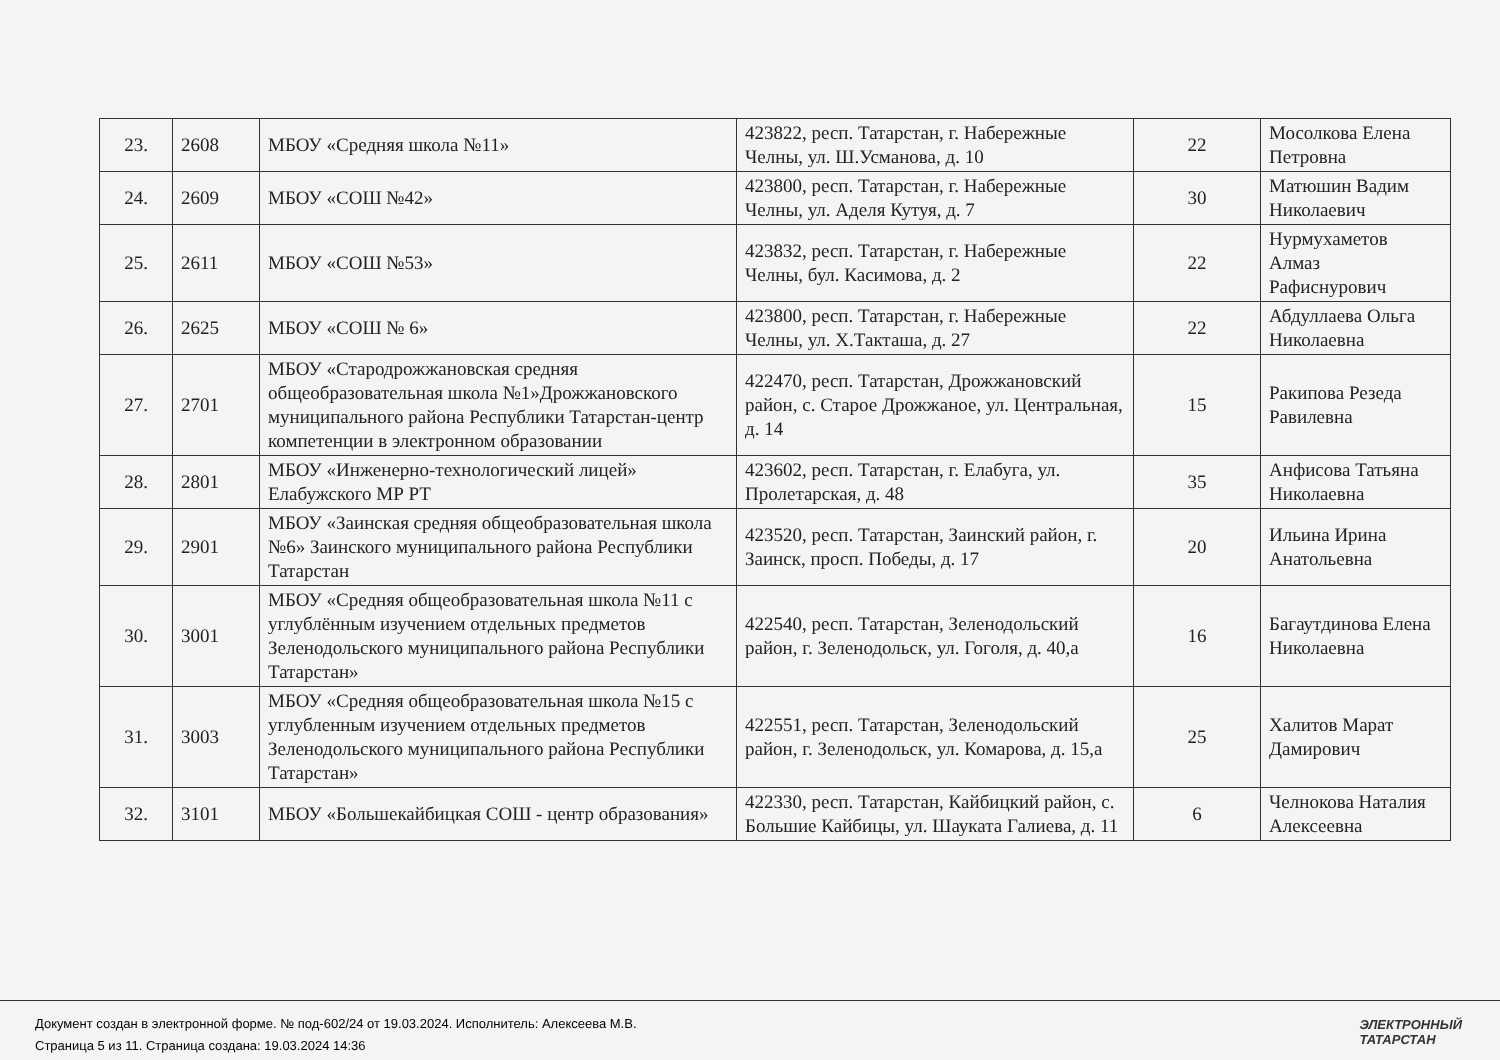| 23. | 2608 | МБОУ «Средняя школа №11» | 423822, респ. Татарстан, г. Набережные Челны, ул. Ш.Усманова, д. 10 | 22 | Мосолкова Елена Петровна |
| 24. | 2609 | МБОУ «СОШ №42» | 423800, респ. Татарстан, г. Набережные Челны, ул. Аделя Кутуя, д. 7 | 30 | Матюшин Вадим Николаевич |
| 25. | 2611 | МБОУ «СОШ №53» | 423832, респ. Татарстан, г. Набережные Челны, бул. Касимова, д. 2 | 22 | Нурмухаметов Алмаз Рафиснурович |
| 26. | 2625 | МБОУ «СОШ № 6» | 423800, респ. Татарстан, г. Набережные Челны, ул. Х.Такташа, д. 27 | 22 | Абдуллаева Ольга Николаевна |
| 27. | 2701 | МБОУ «Стародрожжановская средняя общеобразовательная школа №1»Дрожжановского муниципального района Республики Татарстан-центр компетенции в электронном образовании | 422470, респ. Татарстан, Дрожжановский район, с. Старое Дрожжаное, ул. Центральная, д. 14 | 15 | Ракипова Резеда Равилевна |
| 28. | 2801 | МБОУ «Инженерно-технологический лицей» Елабужского МР РТ | 423602, респ. Татарстан, г. Елабуга, ул. Пролетарская, д. 48 | 35 | Анфисова Татьяна Николаевна |
| 29. | 2901 | МБОУ «Заинская средняя общеобразовательная школа №6» Заинского муниципального района Республики Татарстан | 423520, респ. Татарстан, Заинский район, г. Заинск, просп. Победы, д. 17 | 20 | Ильина Ирина Анатольевна |
| 30. | 3001 | МБОУ «Средняя общеобразовательная школа №11 с углублённым изучением отдельных предметов Зеленодольского муниципального района Республики Татарстан» | 422540, респ. Татарстан, Зеленодольский район, г. Зеленодольск, ул. Гоголя, д. 40,а | 16 | Багаутдинова Елена Николаевна |
| 31. | 3003 | МБОУ «Средняя общеобразовательная школа №15 с углубленным изучением отдельных предметов Зеленодольского муниципального района Республики Татарстан» | 422551, респ. Татарстан, Зеленодольский район, г. Зеленодольск, ул. Комарова, д. 15,а | 25 | Халитов Марат Дамирович |
| 32. | 3101 | МБОУ «Большекайбицкая СОШ - центр образования» | 422330, респ. Татарстан, Кайбицкий район, с. Большие Кайбицы, ул. Шауката Галиева, д. 11 | 6 | Челнокова Наталия Алексеевна |
Документ создан в электронной форме. № под-602/24 от 19.03.2024. Исполнитель: Алексеева М.В.
Страница 5 из 11. Страница создана: 19.03.2024 14:36
ЭЛЕКТРОННЫЙ
ТАТАРСТАН